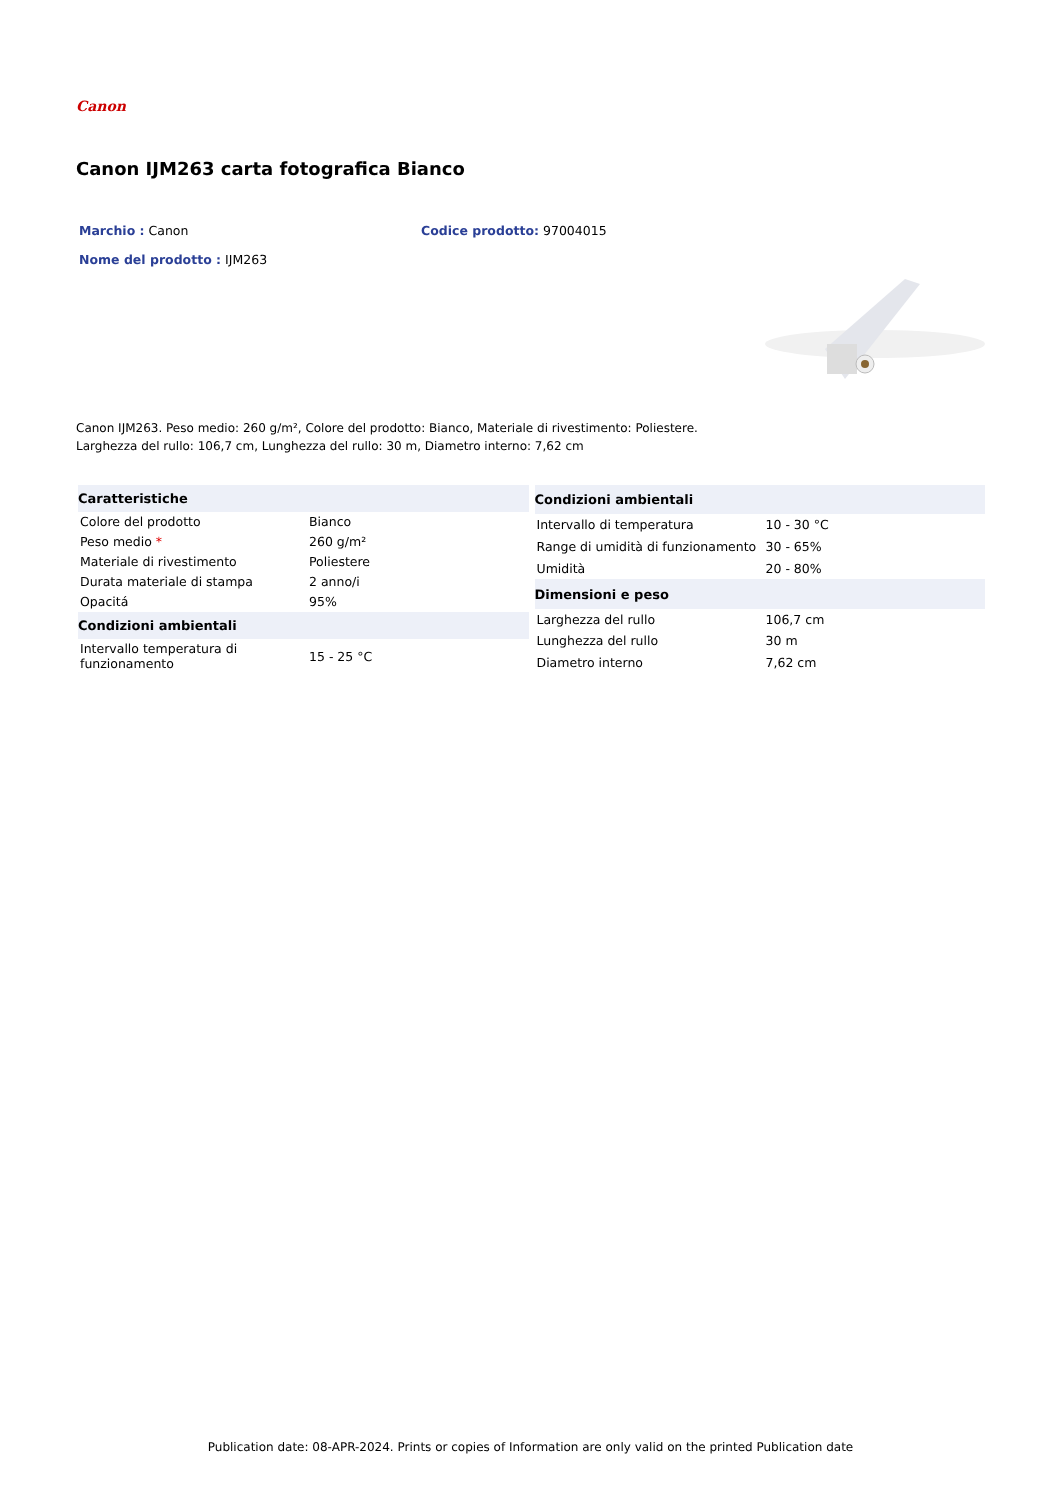Canon
Canon IJM263 carta fotografica Bianco
Marchio : Canon Codice prodotto: 97004015
Nome del prodotto : IJM263
Canon IJM263. Peso medio: 260 g/m², Colore del prodotto: Bianco, Materiale di rivestimento: Poliestere.
Larghezza del rullo: 106,7 cm, Lunghezza del rullo: 30 m, Diametro interno: 7,62 cm
| Caratteristiche | |
| --- | --- |
| Colore del prodotto | Bianco |
| Peso medio * | 260 g/m² |
| Materiale di rivestimento | Poliestere |
| Durata materiale di stampa | 2 anno/i |
| Opacitá | 95% |
| Condizioni ambientali | |
| Intervallo temperatura di funzionamento | 15 - 25 °C |
| Condizioni ambientali | |
| --- | --- |
| Intervallo di temperatura | 10 - 30 °C |
| Range di umidità di funzionamento | 30 - 65% |
| Umidità | 20 - 80% |
| Dimensioni e peso | |
| Larghezza del rullo | 106,7 cm |
| Lunghezza del rullo | 30 m |
| Diametro interno | 7,62 cm |
Publication date: 08-APR-2024. Prints or copies of Information are only valid on the printed Publication date